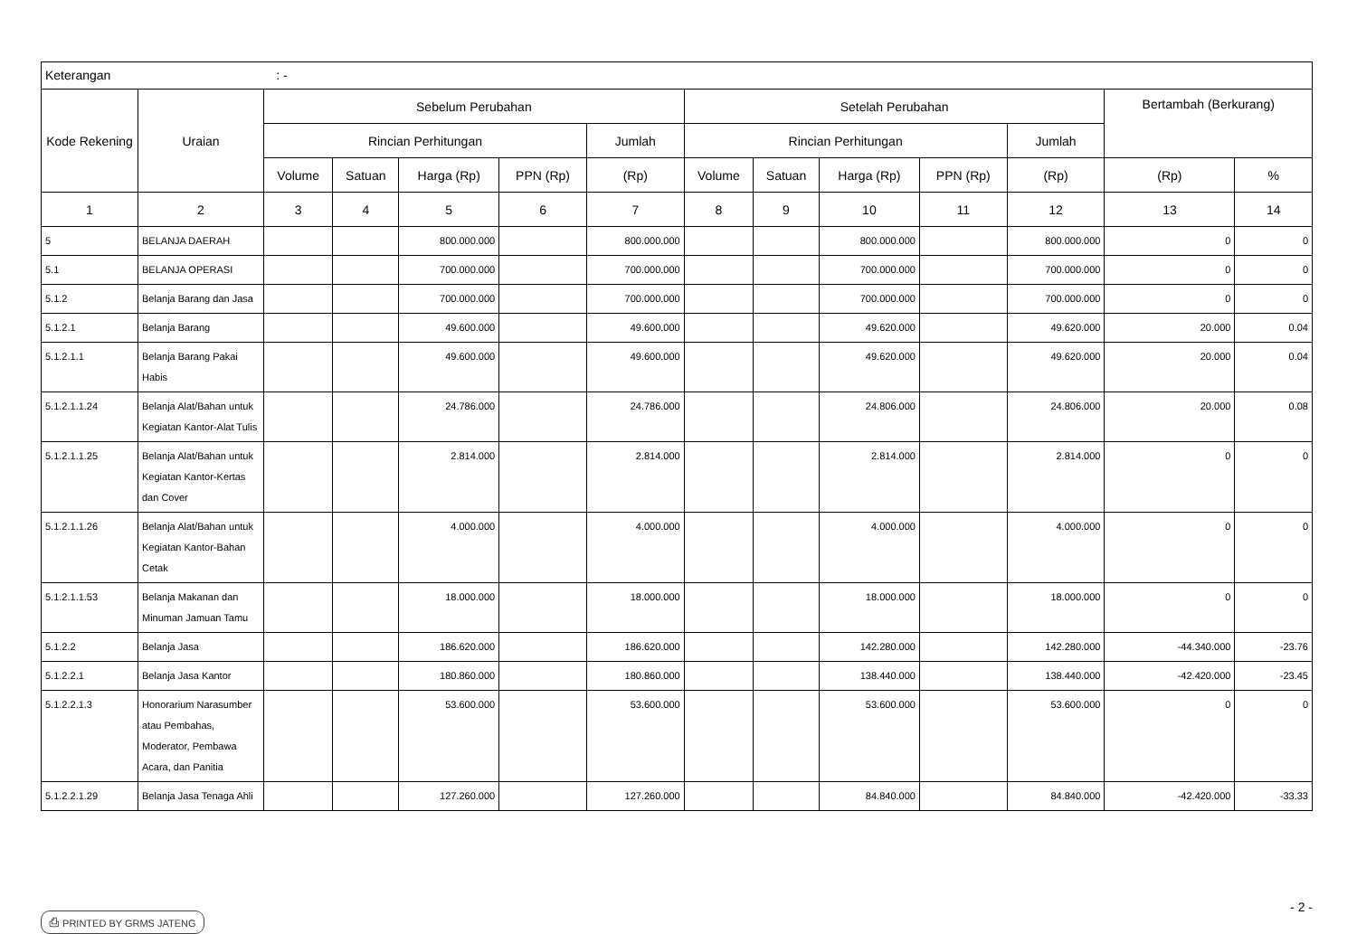| Keterangan : - | | | | | | | | | | | | | |
| Kode Rekening | Uraian | Sebelum Perubahan | | | | | Setelah Perubahan | | | | | Bertambah (Berkurang) | |
| | | Rincian Perhitungan | | | | Jumlah | Rincian Perhitungan | | | | Jumlah | | |
| | | Volume | Satuan | Harga (Rp) | PPN (Rp) | (Rp) | Volume | Satuan | Harga (Rp) | PPN (Rp) | (Rp) | (Rp) | % |
| 1 | 2 | 3 | 4 | 5 | 6 | 7 | 8 | 9 | 10 | 11 | 12 | 13 | 14 |
| 5 | BELANJA DAERAH | | | 800.000.000 | | 800.000.000 | | | 800.000.000 | | 800.000.000 | 0 | 0 |
| 5.1 | BELANJA OPERASI | | | 700.000.000 | | 700.000.000 | | | 700.000.000 | | 700.000.000 | 0 | 0 |
| 5.1.2 | Belanja Barang dan Jasa | | | 700.000.000 | | 700.000.000 | | | 700.000.000 | | 700.000.000 | 0 | 0 |
| 5.1.2.1 | Belanja Barang | | | 49.600.000 | | 49.600.000 | | | 49.620.000 | | 49.620.000 | 20.000 | 0.04 |
| 5.1.2.1.1 | Belanja Barang Pakai Habis | | | 49.600.000 | | 49.600.000 | | | 49.620.000 | | 49.620.000 | 20.000 | 0.04 |
| 5.1.2.1.1.24 | Belanja Alat/Bahan untuk Kegiatan Kantor-Alat Tulis | | | 24.786.000 | | 24.786.000 | | | 24.806.000 | | 24.806.000 | 20.000 | 0.08 |
| 5.1.2.1.1.25 | Belanja Alat/Bahan untuk Kegiatan Kantor-Kertas dan Cover | | | 2.814.000 | | 2.814.000 | | | 2.814.000 | | 2.814.000 | 0 | 0 |
| 5.1.2.1.1.26 | Belanja Alat/Bahan untuk Kegiatan Kantor-Bahan Cetak | | | 4.000.000 | | 4.000.000 | | | 4.000.000 | | 4.000.000 | 0 | 0 |
| 5.1.2.1.1.53 | Belanja Makanan dan Minuman Jamuan Tamu | | | 18.000.000 | | 18.000.000 | | | 18.000.000 | | 18.000.000 | 0 | 0 |
| 5.1.2.2 | Belanja Jasa | | | 186.620.000 | | 186.620.000 | | | 142.280.000 | | 142.280.000 | -44.340.000 | -23.76 |
| 5.1.2.2.1 | Belanja Jasa Kantor | | | 180.860.000 | | 180.860.000 | | | 138.440.000 | | 138.440.000 | -42.420.000 | -23.45 |
| 5.1.2.2.1.3 | Honorarium Narasumber atau Pembahas, Moderator, Pembawa Acara, dan Panitia | | | 53.600.000 | | 53.600.000 | | | 53.600.000 | | 53.600.000 | 0 | 0 |
| 5.1.2.2.1.29 | Belanja Jasa Tenaga Ahli | | | 127.260.000 | | 127.260.000 | | | 84.840.000 | | 84.840.000 | -42.420.000 | -33.33 |
⎙ PRINTED BY GRMS JATENG - 2 -